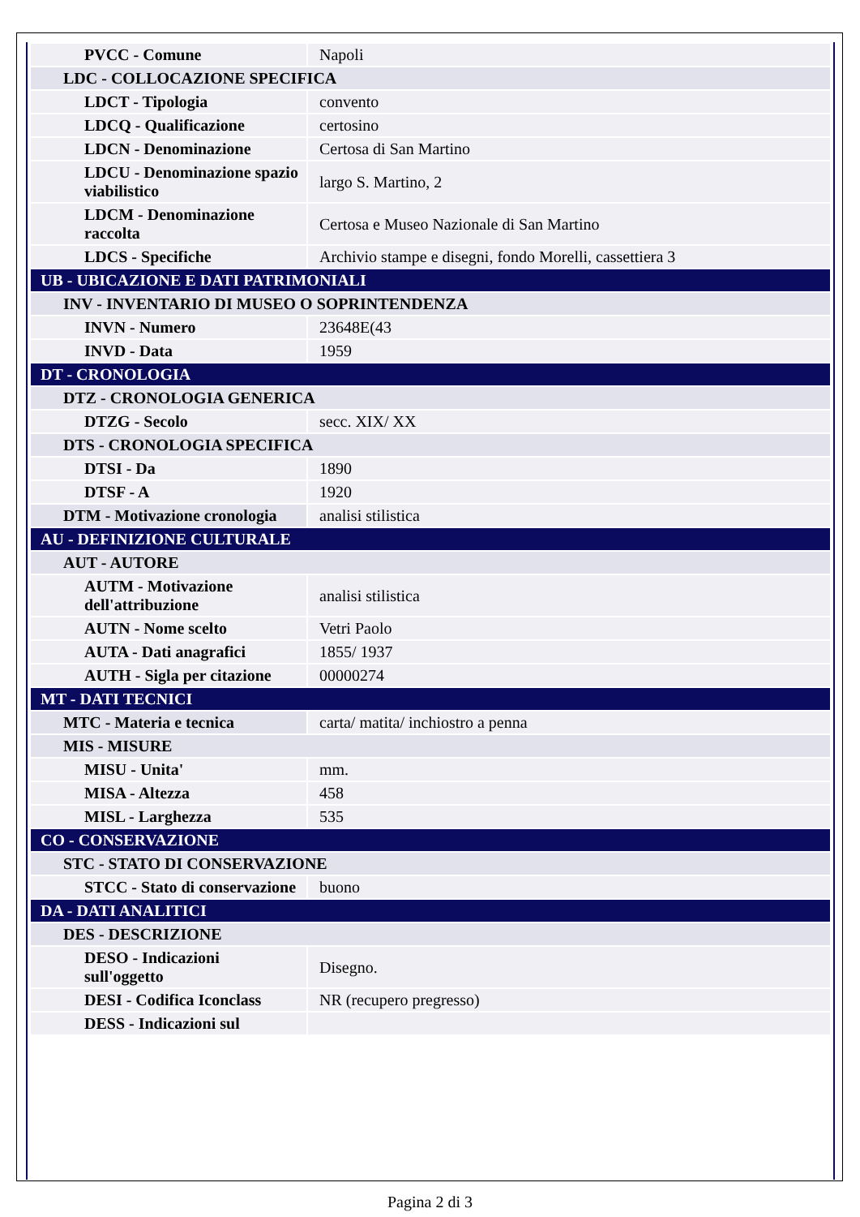| PVCC - Comune | Napoli |
| LDC - COLLOCAZIONE SPECIFICA | |
| LDCT - Tipologia | convento |
| LDCQ - Qualificazione | certosino |
| LDCN - Denominazione | Certosa di San Martino |
| LDCU - Denominazione spazio viabilistico | largo S. Martino, 2 |
| LDCM - Denominazione raccolta | Certosa e Museo Nazionale di San Martino |
| LDCS - Specifiche | Archivio stampe e disegni, fondo Morelli, cassettiera 3 |
| UB - UBICAZIONE E DATI PATRIMONIALI | |
| INV - INVENTARIO DI MUSEO O SOPRINTENDENZA | |
| INVN - Numero | 23648E(43 |
| INVD - Data | 1959 |
| DT - CRONOLOGIA | |
| DTZ - CRONOLOGIA GENERICA | |
| DTZG - Secolo | secc. XIX/ XX |
| DTS - CRONOLOGIA SPECIFICA | |
| DTSI - Da | 1890 |
| DTSF - A | 1920 |
| DTM - Motivazione cronologia | analisi stilistica |
| AU - DEFINIZIONE CULTURALE | |
| AUT - AUTORE | |
| AUTM - Motivazione dell'attribuzione | analisi stilistica |
| AUTN - Nome scelto | Vetri Paolo |
| AUTA - Dati anagrafici | 1855/ 1937 |
| AUTH - Sigla per citazione | 00000274 |
| MT - DATI TECNICI | |
| MTC - Materia e tecnica | carta/ matita/ inchiostro a penna |
| MIS - MISURE | |
| MISU - Unita' | mm. |
| MISA - Altezza | 458 |
| MISL - Larghezza | 535 |
| CO - CONSERVAZIONE | |
| STC - STATO DI CONSERVAZIONE | |
| STCC - Stato di conservazione | buono |
| DA - DATI ANALITICI | |
| DES - DESCRIZIONE | |
| DESO - Indicazioni sull'oggetto | Disegno. |
| DESI - Codifica Iconclass | NR (recupero pregresso) |
| DESS - Indicazioni sul | |
Pagina 2 di 3